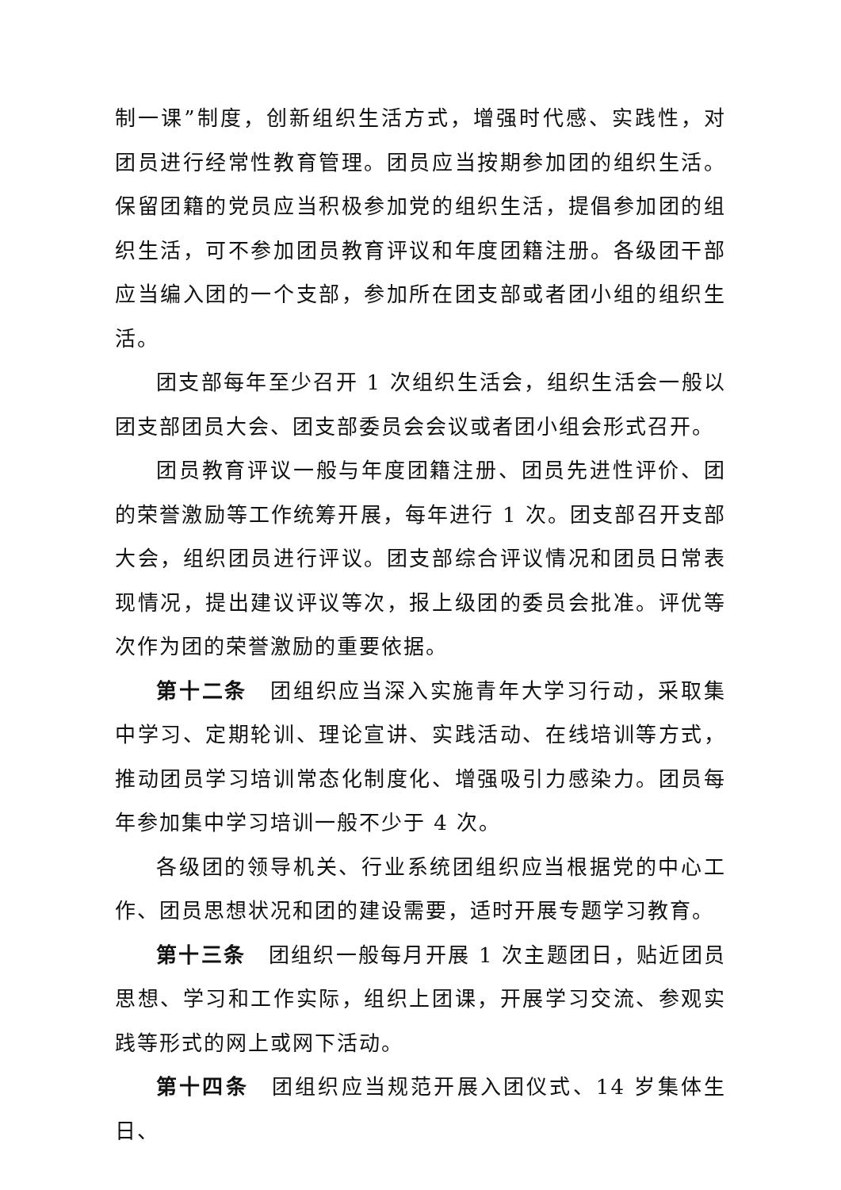制一课”制度，创新组织生活方式，增强时代感、实践性，对团员进行经常性教育管理。团员应当按期参加团的组织生活。保留团籍的党员应当积极参加党的组织生活，提倡参加团的组织生活，可不参加团员教育评议和年度团籍注册。各级团干部应当编入团的一个支部，参加所在团支部或者团小组的组织生活。
团支部每年至少召开 1 次组织生活会，组织生活会一般以团支部团员大会、团支部委员会会议或者团小组会形式召开。
团员教育评议一般与年度团籍注册、团员先进性评价、团的荣誉激励等工作统筹开展，每年进行 1 次。团支部召开支部大会，组织团员进行评议。团支部综合评议情况和团员日常表现情况，提出建议评议等次，报上级团的委员会批准。评优等次作为团的荣誉激励的重要依据。
第十二条　团组织应当深入实施青年大学习行动，采取集中学习、定期轮训、理论宣讲、实践活动、在线培训等方式，推动团员学习培训常态化制度化、增强吸引力感染力。团员每年参加集中学习培训一般不少于 4 次。
各级团的领导机关、行业系统团组织应当根据党的中心工作、团员思想状况和团的建设需要，适时开展专题学习教育。
第十三条　团组织一般每月开展 1 次主题团日，贴近团员思想、学习和工作实际，组织上团课，开展学习交流、参观实践等形式的网上或网下活动。
第十四条　团组织应当规范开展入团仪式、14 岁集体生日、